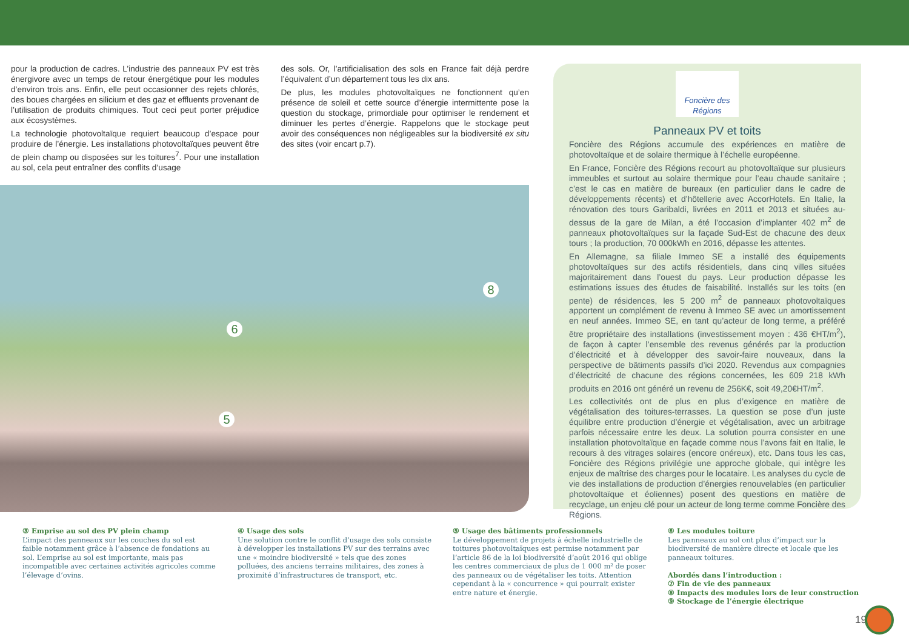pour la production de cadres. L’industrie des panneaux PV est très énergivore avec un temps de retour énergétique pour les modules d’environ trois ans. Enfin, elle peut occasionner des rejets chlorés, des boues chargées en silicium et des gaz et effluents provenant de l’utilisation de produits chimiques. Tout ceci peut porter préjudice aux écosystèmes.
La technologie photovoltaïque requiert beaucoup d’espace pour produire de l’énergie. Les installations photovoltaïques peuvent être de plein champ ou disposées sur les toitures<sup>7</sup>. Pour une installation au sol, cela peut entraîner des conflits d’usage
des sols. Or, l’artificialisation des sols en France fait déjà perdre l’équivalent d’un département tous les dix ans.
De plus, les modules photovoltaïques ne fonctionnent qu’en présence de soleil et cette source d’énergie intermittente pose la question du stockage, primordiale pour optimiser le rendement et diminuer les pertes d’énergie. Rappelons que le stockage peut avoir des conséquences non négligeables sur la biodiversité ex situ des sites (voir encart p.7).
8
6
5
Foncière des Régions
Panneaux PV et toits
Foncière des Régions accumule des expériences en matière de photovoltaïque et de solaire thermique à l’échelle européenne.
En France, Foncière des Régions recourt au photovoltaïque sur plusieurs immeubles et surtout au solaire thermique pour l’eau chaude sanitaire ; c’est le cas en matière de bureaux (en particulier dans le cadre de développements récents) et d’hôtellerie avec AccorHotels. En Italie, la rénovation des tours Garibaldi, livrées en 2011 et 2013 et situées au-dessus de la gare de Milan, a été l’occasion d’implanter 402 m<sup>2</sup> de panneaux photovoltaïques sur la façade Sud-Est de chacune des deux tours ; la production, 70 000kWh en 2016, dépasse les attentes.
En Allemagne, sa filiale Immeo SE a installé des équipements photovoltaïques sur des actifs résidentiels, dans cinq villes situées majoritairement dans l’ouest du pays. Leur production dépasse les estimations issues des études de faisabilité. Installés sur les toits (en pente) de résidences, les 5 200 m<sup>2</sup> de panneaux photovoltaïques apportent un complément de revenu à Immeo SE avec un amortissement en neuf années. Immeo SE, en tant qu’acteur de long terme, a préféré être propriétaire des installations (investissement moyen : 436 €HT/m<sup>2</sup>), de façon à capter l’ensemble des revenus générés par la production d’électricité et à développer des savoir-faire nouveaux, dans la perspective de bâtiments passifs d’ici 2020. Revendus aux compagnies d’électricité de chacune des régions concernées, les 609 218 kWh produits en 2016 ont généré un revenu de 256K€, soit 49,20€HT/m<sup>2</sup>.
Les collectivités ont de plus en plus d’exigence en matière de végétalisation des toitures-terrasses. La question se pose d’un juste équilibre entre production d’énergie et végétalisation, avec un arbitrage parfois nécessaire entre les deux. La solution pourra consister en une installation photovoltaïque en façade comme nous l’avons fait en Italie, le recours à des vitrages solaires (encore onéreux), etc. Dans tous les cas, Foncière des Régions privilégie une approche globale, qui intègre les enjeux de maîtrise des charges pour le locataire. Les analyses du cycle de vie des installations de production d’énergies renouvelables (en particulier photovoltaïque et éoliennes) posent des questions en matière de recyclage, un enjeu clé pour un acteur de long terme comme Foncière des Régions.
③ Emprise au sol des PV plein champ
L’impact des panneaux sur les couches du sol est faible notamment grâce à l’absence de fondations au sol. L’emprise au sol est importante, mais pas incompatible avec certaines activités agricoles comme l’élevage d’ovins.
④ Usage des sols
Une solution contre le conflit d’usage des sols consiste à développer les installations PV sur des terrains avec une « moindre biodiversité » tels que des zones polluées, des anciens terrains militaires, des zones à proximité d’infrastructures de transport, etc.
⑤ Usage des bâtiments professionnels
Le développement de projets à échelle industrielle de toitures photovoltaïques est permise notamment par l’article 86 de la loi biodiversité d’août 2016 qui oblige les centres commerciaux de plus de 1 000 m² de poser des panneaux ou de végétaliser les toits. Attention cependant à la « concurrence » qui pourrait exister entre nature et énergie.
⑥ Les modules toiture
Les panneaux au sol ont plus d’impact sur la biodiversité de manière directe et locale que les panneaux toitures.
Abordés dans l’introduction :
⑦ Fin de vie des panneaux
⑧ Impacts des modules lors de leur construction
⑨ Stockage de l’énergie électrique
19